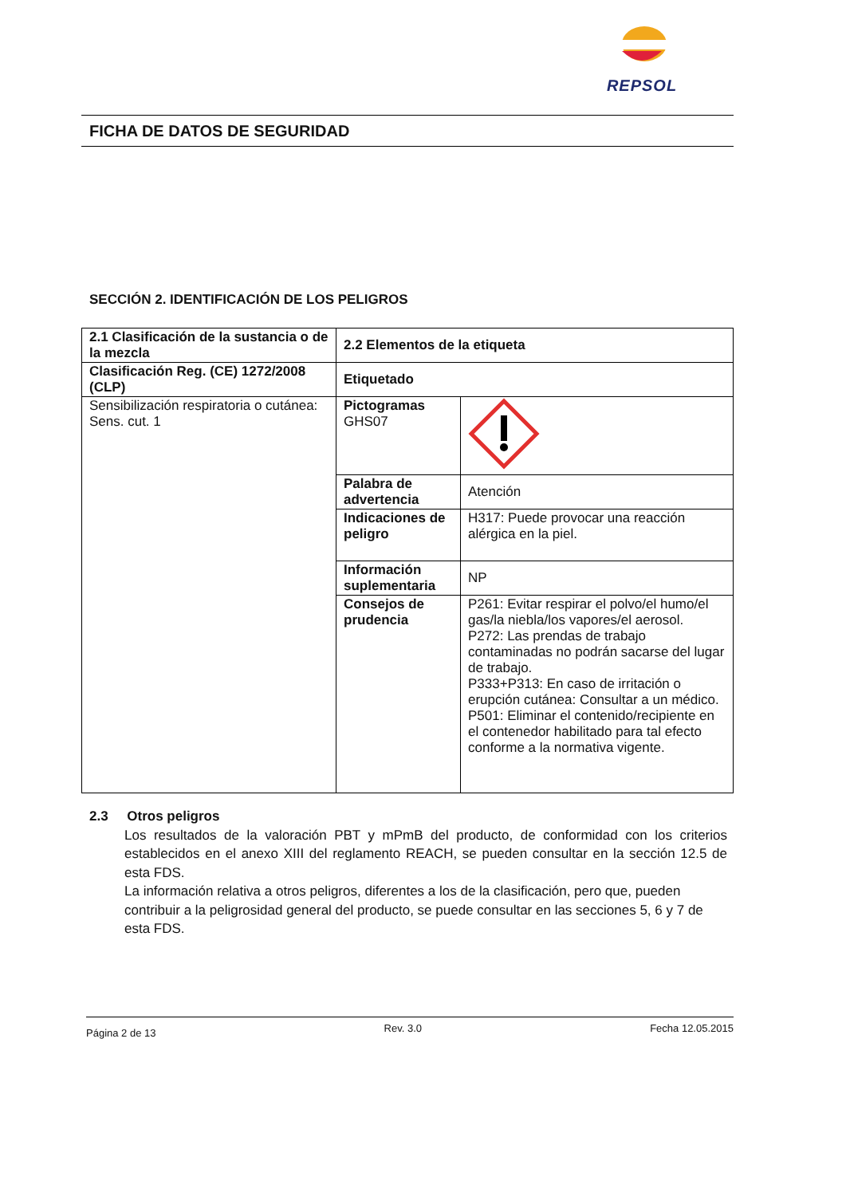REPSOL
FICHA DE DATOS DE SEGURIDAD
SECCIÓN 2. IDENTIFICACIÓN DE LOS PELIGROS
| 2.1 Clasificación de la sustancia o de la mezcla | 2.2 Elementos de la etiqueta | |
| Clasificación Reg. (CE) 1272/2008 (CLP) | Etiquetado | |
| Sensibilización respiratoria o cutánea: Sens. cut. 1 | Pictogramas GHS07 | |
| | Palabra de advertencia | Atención |
| | Indicaciones de peligro | H317: Puede provocar una reacción alérgica en la piel. |
| | Información suplementaria | NP |
| | Consejos de prudencia | P261: Evitar respirar el polvo/el humo/el gas/la niebla/los vapores/el aerosol. P272: Las prendas de trabajo contaminadas no podrán sacarse del lugar de trabajo. P333+P313: En caso de irritación o erupción cutánea: Consultar a un médico. P501: Eliminar el contenido/recipiente en el contenedor habilitado para tal efecto conforme a la normativa vigente. |
2.3 Otros peligros
Los resultados de la valoración PBT y mPmB del producto, de conformidad con los criterios establecidos en el anexo XIII del reglamento REACH, se pueden consultar en la sección 12.5 de esta FDS.
La información relativa a otros peligros, diferentes a los de la clasificación, pero que, pueden contribuir a la peligrosidad general del producto, se puede consultar en las secciones 5, 6 y 7 de esta FDS.
Página 2 de 13 Rev. 3.0 Fecha 12.05.2015